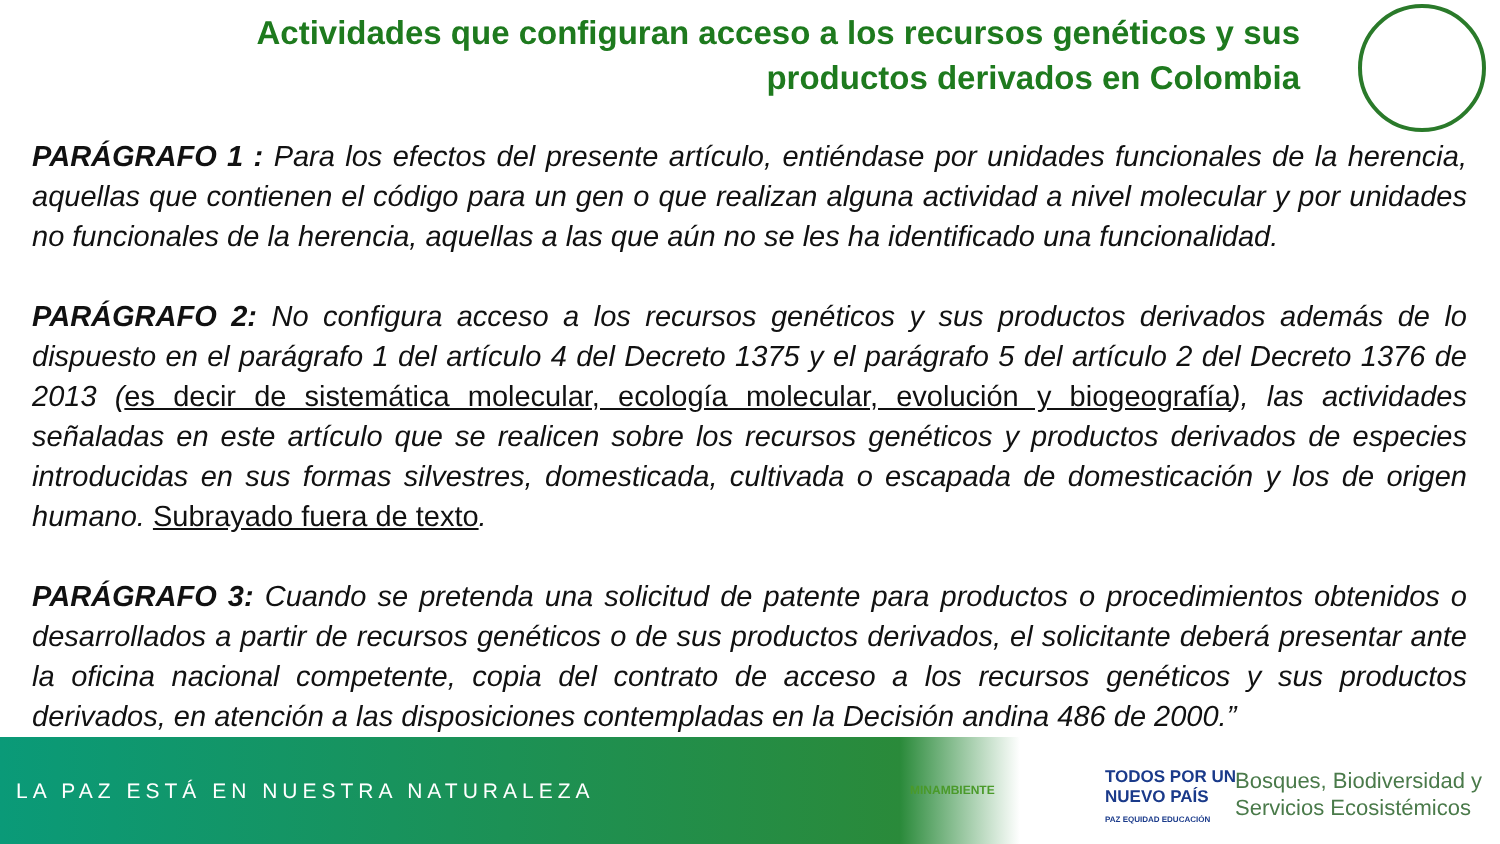Actividades que configuran acceso a los recursos genéticos y sus productos derivados en Colombia
PARÁGRAFO 1 : Para los efectos del presente artículo, entiéndase por unidades funcionales de la herencia, aquellas que contienen el código para un gen o que realizan alguna actividad a nivel molecular y por unidades no funcionales de la herencia, aquellas a las que aún no se les ha identificado una funcionalidad.
PARÁGRAFO 2: No configura acceso a los recursos genéticos y sus productos derivados además de lo dispuesto en el parágrafo 1 del artículo 4 del Decreto 1375 y el parágrafo 5 del artículo 2 del Decreto 1376 de 2013 (es decir de sistemática molecular, ecología molecular, evolución y biogeografía), las actividades señaladas en este artículo que se realicen sobre los recursos genéticos y productos derivados de especies introducidas en sus formas silvestres, domesticada, cultivada o escapada de domesticación y los de origen humano. Subrayado fuera de texto.
PARÁGRAFO 3: Cuando se pretenda una solicitud de patente para productos o procedimientos obtenidos o desarrollados a partir de recursos genéticos o de sus productos derivados, el solicitante deberá presentar ante la oficina nacional competente, copia del contrato de acceso a los recursos genéticos y sus productos derivados, en atención a las disposiciones contempladas en la Decisión andina 486 de 2000.”
LA PAZ ESTÁ EN NUESTRA NATURALEZA
MINAMBIENTE
TODOS POR UN
NUEVO PAÍS
PAZ EQUIDAD EDUCACIÓN
Bosques, Biodiversidad y
Servicios Ecosistémicos